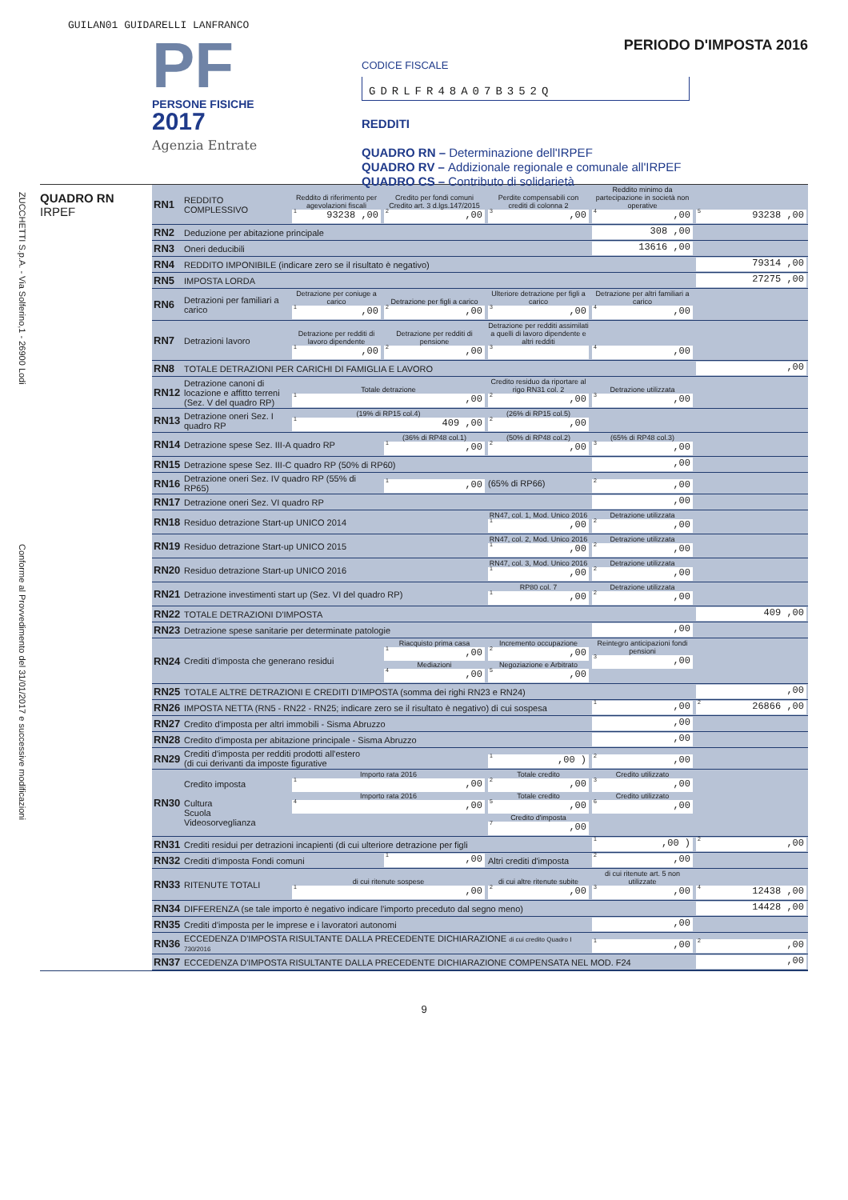GUILAN01 GUIDARELLI LANFRANCO
PF
PERSONE FISICHE
2017
Agenzia Entrate
PERIODO D'IMPOSTA 2016
CODICE FISCALE
GDRLFR48A07B352Q
REDDITI
QUADRO RN – Determinazione dell'IRPEF
QUADRO RV – Addizionale regionale e comunale all'IRPEF
QUADRO CS – Contributo di solidarietà
ZUCCHETTI S.p.A. - Via Solferino,1 - 26900 Lodi
Conforme al Provvedimento del 31/01/2017 e successive modificazioni
QUADRO RN
IRPEF
| RN1 | REDDITO COMPLESSIVO | Reddito di riferimento per agevolazioni fiscali <sup>1</sup> 93238 ,00 | Credito per fondi comuni Credito art. 3 d.lgs.147/2015 <sup>2</sup>,00 | Perdite compensabili con crediti di colonna 2 <sup>3</sup>,00 | Reddito minimo da partecipazione in società non operative <sup>4</sup>,00 | <sup>5</sup> 93238 ,00 |
| RN2 | Deduzione per abitazione principale | | | | 308 ,00 | |
| RN3 | Oneri deducibili | | | | 13616 ,00 | |
| RN4 | REDDITO IMPONIBILE (indicare zero se il risultato è negativo) | | | | | 79314 ,00 |
| RN5 | IMPOSTA LORDA | | | | | 27275 ,00 |
| RN6 | Detrazioni per familiari a carico | Detrazione per coniuge a carico <sup>1</sup>,00 | Detrazione per figli a carico <sup>2</sup>,00 | Ulteriore detrazione per figli a carico <sup>3</sup>,00 | Detrazione per altri familiari a carico <sup>4</sup>,00 | |
| RN7 | Detrazioni lavoro | Detrazione per redditi di lavoro dipendente <sup>1</sup>,00 | Detrazione per redditi di pensione <sup>2</sup>,00 | Detrazione per redditi assimilati a quelli di lavoro dipendente e altri redditi <sup>3</sup> | <sup>4</sup>,00 | |
| RN8 | TOTALE DETRAZIONI PER CARICHI DI FAMIGLIA E LAVORO | | | | | ,00 |
| RN12 | Detrazione canoni di locazione e affitto terreni (Sez. V del quadro RP) | Totale detrazione <sup>1</sup>,00 | | Credito residuo da riportare al rigo RN31 col. 2 <sup>2</sup>,00 | Detrazione utilizzata <sup>3</sup>,00 | |
| RN13 | Detrazione oneri Sez. I quadro RP | (19% di RP15 col.4) <sup>1</sup> 409 ,00 | | (26% di RP15 col.5) <sup>2</sup>,00 | | |
| RN14 | Detrazione spese Sez. III-A quadro RP | | (36% di RP48 col.1) <sup>1</sup>,00 | (50% di RP48 col.2) <sup>2</sup>,00 | (65% di RP48 col.3) <sup>3</sup>,00 | |
| RN15 | Detrazione spese Sez. III-C quadro RP (50% di RP60) | | | | ,00 | |
| RN16 | Detrazione oneri Sez. IV quadro RP (55% di RP65) | | <sup>1</sup>,00 | (65% di RP66) | <sup>2</sup>,00 | |
| RN17 | Detrazione oneri Sez. VI quadro RP | | | | ,00 | |
| RN18 | Residuo detrazione Start-up UNICO 2014 | | | RN47, col. 1, Mod. Unico 2016 <sup>1</sup>,00 | Detrazione utilizzata <sup>2</sup>,00 | |
| RN19 | Residuo detrazione Start-up UNICO 2015 | | | RN47, col. 2, Mod. Unico 2016 <sup>1</sup>,00 | Detrazione utilizzata <sup>2</sup>,00 | |
| RN20 | Residuo detrazione Start-up UNICO 2016 | | | RN47, col. 3, Mod. Unico 2016 <sup>1</sup>,00 | Detrazione utilizzata <sup>2</sup>,00 | |
| RN21 | Detrazione investimenti start up (Sez. VI del quadro RP) | | | RP80 col. 7 <sup>1</sup>,00 | Detrazione utilizzata <sup>2</sup>,00 | |
| RN22 | TOTALE DETRAZIONI D'IMPOSTA | | | | | 409 ,00 |
| RN23 | Detrazione spese sanitarie per determinate patologie | | | | ,00 | |
| RN24 | Crediti d'imposta che generano residui | | Riacquisto prima casa <sup>1</sup>,00 Mediazioni <sup>4</sup>,00 | Incremento occupazione <sup>2</sup>,00 Negoziazione e Arbitrato <sup>5</sup>,00 | Reintegro anticipazioni fondi pensioni <sup>3</sup>,00 | |
| RN25 | TOTALE ALTRE DETRAZIONI E CREDITI D'IMPOSTA (somma dei righi RN23 e RN24) | | | | | ,00 |
| RN26 | IMPOSTA NETTA (RN5 - RN22 - RN25; indicare zero se il risultato è negativo) di cui sospesa | | | | <sup>1</sup>,00 | <sup>2</sup> 26866 ,00 |
| RN27 | Credito d'imposta per altri immobili - Sisma Abruzzo | | | | ,00 | |
| RN28 | Credito d'imposta per abitazione principale - Sisma Abruzzo | | | | ,00 | |
| RN29 | Crediti d'imposta per redditi prodotti all'estero (di cui derivanti da imposte figurative | | | <sup>1</sup>,00 ) | <sup>2</sup>,00 | |
| RN30 | Credito imposta Cultura Scuola Videosorveglianza | Importo rata 2016 <sup>1</sup>,00 Importo rata 2016 <sup>4</sup>,00 | | Totale credito <sup>2</sup>,00 Totale credito <sup>5</sup>,00 Credito d'imposta <sup>7</sup>,00 | Credito utilizzato <sup>3</sup>,00 Credito utilizzato <sup>6</sup>,00 | |
| RN31 | Crediti residui per detrazioni incapienti (di cui ulteriore detrazione per figli | | | | <sup>1</sup>,00 ) | <sup>2</sup>,00 |
| RN32 | Crediti d'imposta Fondi comuni | | <sup>1</sup>,00 | Altri crediti d'imposta | <sup>2</sup>,00 | |
| RN33 | RITENUTE TOTALI | di cui ritenute sospese <sup>1</sup>,00 | | di cui altre ritenute subite <sup>2</sup>,00 | di cui ritenute art. 5 non utilizzate <sup>3</sup>,00 | <sup>4</sup> 12438 ,00 |
| RN34 | DIFFERENZA (se tale importo è negativo indicare l'importo preceduto dal segno meno) | | | | | 14428 ,00 |
| RN35 | Crediti d'imposta per le imprese e i lavoratori autonomi | | | | ,00 | |
| RN36 | ECCEDENZA D'IMPOSTA RISULTANTE DALLA PRECEDENTE DICHIARAZIONE di cui credito Quadro I 730/2016 | | | | <sup>1</sup>,00 | <sup>2</sup>,00 |
| RN37 | ECCEDENZA D'IMPOSTA RISULTANTE DALLA PRECEDENTE DICHIARAZIONE COMPENSATA NEL MOD. F24 | | | | | ,00 |
9